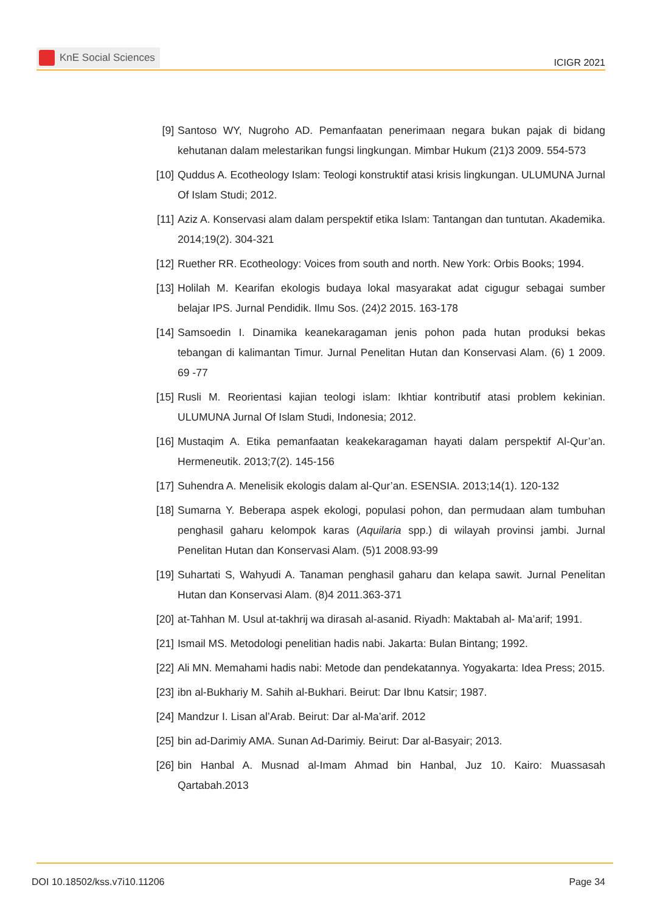KnE Social Sciences
ICIGR 2021
[9] Santoso WY, Nugroho AD. Pemanfaatan penerimaan negara bukan pajak di bidang kehutanan dalam melestarikan fungsi lingkungan. Mimbar Hukum (21)3 2009. 554-573
[10] Quddus A. Ecotheology Islam: Teologi konstruktif atasi krisis lingkungan. ULUMUNA Jurnal Of Islam Studi; 2012.
[11] Aziz A. Konservasi alam dalam perspektif etika Islam: Tantangan dan tuntutan. Akademika. 2014;19(2). 304-321
[12] Ruether RR. Ecotheology: Voices from south and north. New York: Orbis Books; 1994.
[13] Holilah M. Kearifan ekologis budaya lokal masyarakat adat cigugur sebagai sumber belajar IPS. Jurnal Pendidik. Ilmu Sos. (24)2 2015. 163-178
[14] Samsoedin I. Dinamika keanekaragaman jenis pohon pada hutan produksi bekas tebangan di kalimantan Timur. Jurnal Penelitan Hutan dan Konservasi Alam. (6) 1 2009. 69 -77
[15] Rusli M. Reorientasi kajian teologi islam: Ikhtiar kontributif atasi problem kekinian. ULUMUNA Jurnal Of Islam Studi, Indonesia; 2012.
[16] Mustaqim A. Etika pemanfaatan keakekaragaman hayati dalam perspektif Al-Qur’an. Hermeneutik. 2013;7(2). 145-156
[17] Suhendra A. Menelisik ekologis dalam al-Qur’an. ESENSIA. 2013;14(1). 120-132
[18] Sumarna Y. Beberapa aspek ekologi, populasi pohon, dan permudaan alam tumbuhan penghasil gaharu kelompok karas (Aquilaria spp.) di wilayah provinsi jambi. Jurnal Penelitan Hutan dan Konservasi Alam. (5)1 2008.93-99
[19] Suhartati S, Wahyudi A. Tanaman penghasil gaharu dan kelapa sawit. Jurnal Penelitan Hutan dan Konservasi Alam. (8)4 2011.363-371
[20] at-Tahhan M. Usul at-takhrij wa dirasah al-asanid. Riyadh: Maktabah al- Ma’arif; 1991.
[21] Ismail MS. Metodologi penelitian hadis nabi. Jakarta: Bulan Bintang; 1992.
[22] Ali MN. Memahami hadis nabi: Metode dan pendekatannya. Yogyakarta: Idea Press; 2015.
[23] ibn al-Bukhariy M. Sahih al-Bukhari. Beirut: Dar Ibnu Katsir; 1987.
[24] Mandzur I. Lisan al’Arab. Beirut: Dar al-Ma’arif. 2012
[25] bin ad-Darimiy AMA. Sunan Ad-Darimiy. Beirut: Dar al-Basyair; 2013.
[26] bin Hanbal A. Musnad al-Imam Ahmad bin Hanbal, Juz 10. Kairo: Muassasah Qartabah.2013
DOI 10.18502/kss.v7i10.11206 Page 34